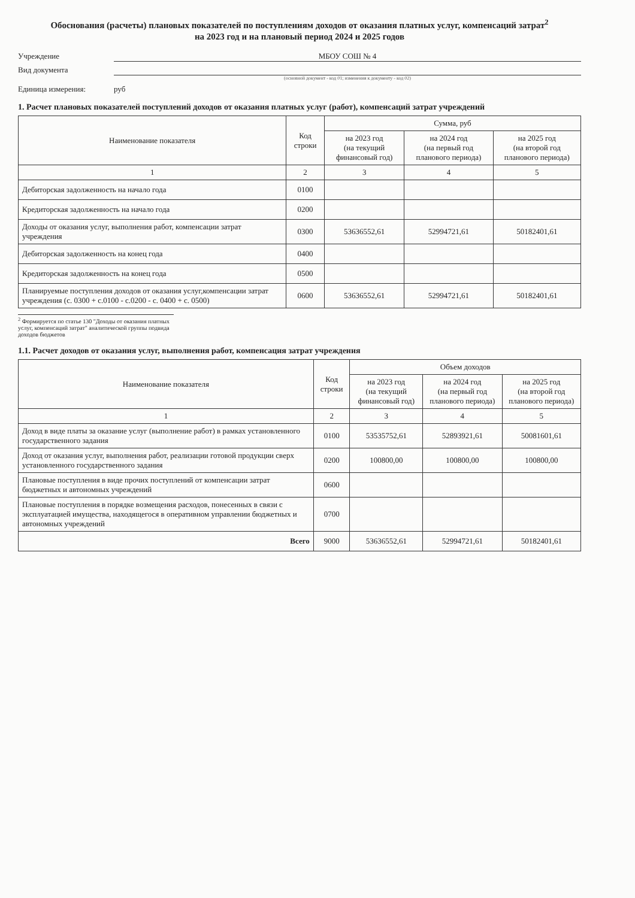Обоснования (расчеты) плановых показателей по поступлениям доходов от оказания платных услуг, компенсаций затрат<sup>2</sup>
на 2023 год и на плановый период 2024 и 2025 годов
Учреждение
МБОУ СОШ № 4
Вид документа
(основной документ - код 01; изменения к документу - код 02)
Единица измерения:
руб
1. Расчет плановых показателей поступлений доходов от оказания платных услуг (работ), компенсаций затрат учреждений
| Наименование показателя | Код строки | Сумма, руб | | |
| --- | --- | --- | --- | --- |
| | | на 2023 год (на текущий финансовый год) | на 2024 год (на первый год планового периода) | на 2025 год (на второй год планового периода) |
| 1 | 2 | 3 | 4 | 5 |
| Дебиторская задолженность на начало года | 0100 | | | |
| Кредиторская задолженность на начало года | 0200 | | | |
| Доходы от оказания услуг, выполнения работ, компенсации затрат учреждения | 0300 | 53636552,61 | 52994721,61 | 50182401,61 |
| Дебиторская задолженность на конец года | 0400 | | | |
| Кредиторская задолженность на конец года | 0500 | | | |
| Планируемые поступления доходов от оказания услуг,компенсации затрат учреждения (с. 0300 + с.0100 - с.0200 - с. 0400 + с. 0500) | 0600 | 53636552,61 | 52994721,61 | 50182401,61 |
<sup>2</sup> Формируется по статье 130 "Доходы от оказания платных услуг, компенсаций затрат" аналитической группы подвида доходов бюджетов
1.1. Расчет доходов от оказания услуг, выполнения работ, компенсация затрат учреждения
| Наименование показателя | Код строки | Объем доходов | | |
| --- | --- | --- | --- | --- |
| | | на 2023 год (на текущий финансовый год) | на 2024 год (на первый год планового периода) | на 2025 год (на второй год планового периода) |
| 1 | 2 | 3 | 4 | 5 |
| Доход в виде платы за оказание услуг (выполнение работ) в рамках установленного государственного задания | 0100 | 53535752,61 | 52893921,61 | 50081601,61 |
| Доход от оказания услуг, выполнения работ, реализации готовой продукции сверх установленного государственного задания | 0200 | 100800,00 | 100800,00 | 100800,00 |
| Плановые поступления в виде прочих поступлений от компенсации затрат бюджетных и автономных учреждений | 0600 | | | |
| Плановые поступления в порядке возмещения расходов, понесенных в связи с эксплуатацией имущества, находящегося в оперативном управлении бюджетных и автономных учреждений | 0700 | | | |
| Всего | 9000 | 53636552,61 | 52994721,61 | 50182401,61 |